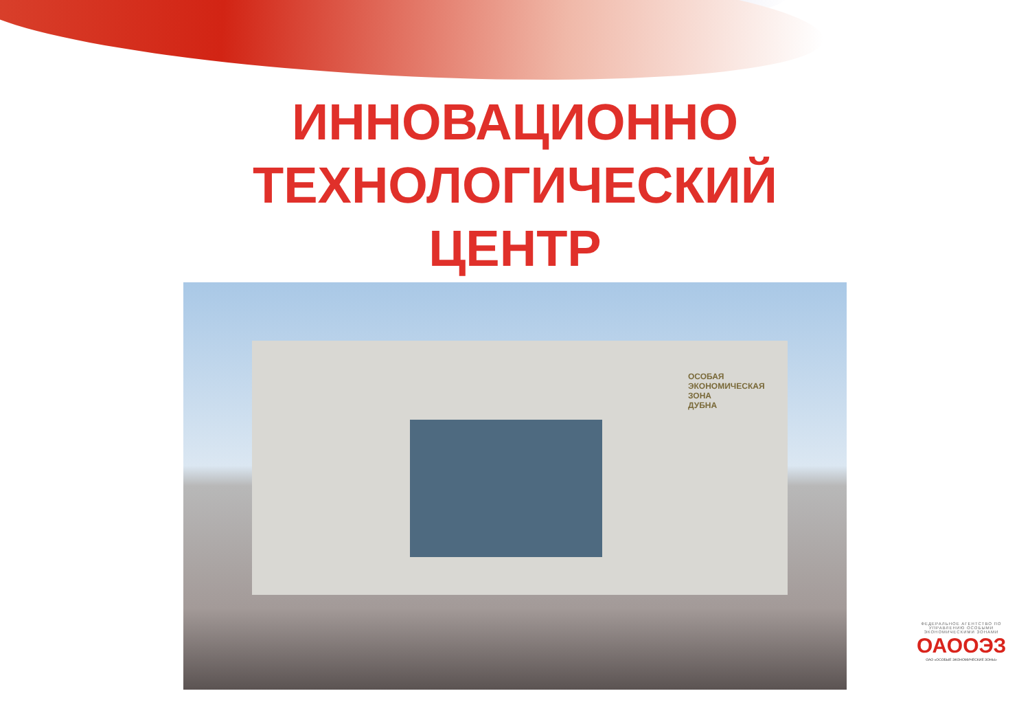ИННОВАЦИОННО
ТЕХНОЛОГИЧЕСКИЙ
ЦЕНТР
ОСОБАЯ
ЭКОНОМИЧЕСКАЯ
ЗОНА
ДУБНА
ФЕДЕРАЛЬНОЕ АГЕНТСТВО ПО УПРАВЛЕНИЮ ОСОБЫМИ ЭКОНОМИЧЕСКИМИ ЗОНАМИ
ОАООЭЗ
ОАО «ОСОБЫЕ ЭКОНОМИЧЕСКИЕ ЗОНЫ»